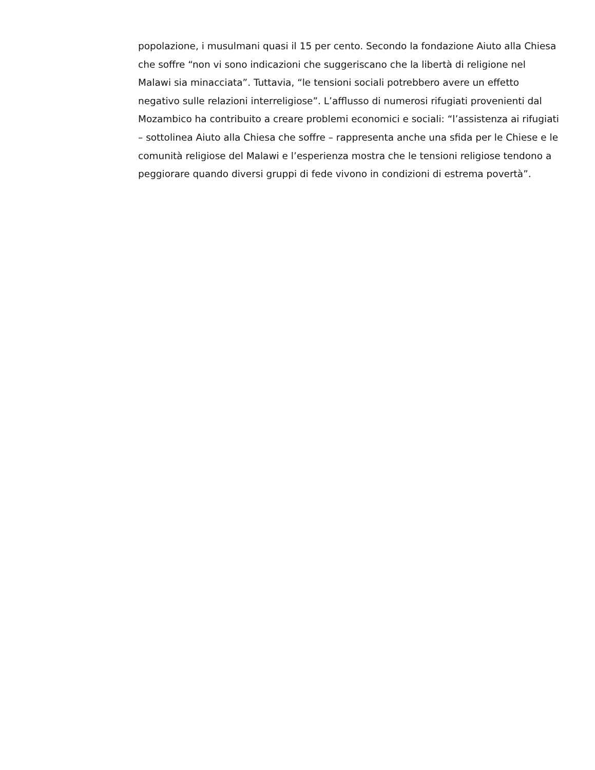popolazione, i musulmani quasi il 15 per cento. Secondo la fondazione Aiuto alla Chiesa che soffre “non vi sono indicazioni che suggeriscano che la libertà di religione nel Malawi sia minacciata”. Tuttavia, “le tensioni sociali potrebbero avere un effetto negativo sulle relazioni interreligiose”. L’afflusso di numerosi rifugiati provenienti dal Mozambico ha contribuito a creare problemi economici e sociali: “l’assistenza ai rifugiati – sottolinea Aiuto alla Chiesa che soffre – rappresenta anche una sfida per le Chiese e le comunità religiose del Malawi e l’esperienza mostra che le tensioni religiose tendono a peggiorare quando diversi gruppi di fede vivono in condizioni di estrema povertà”.